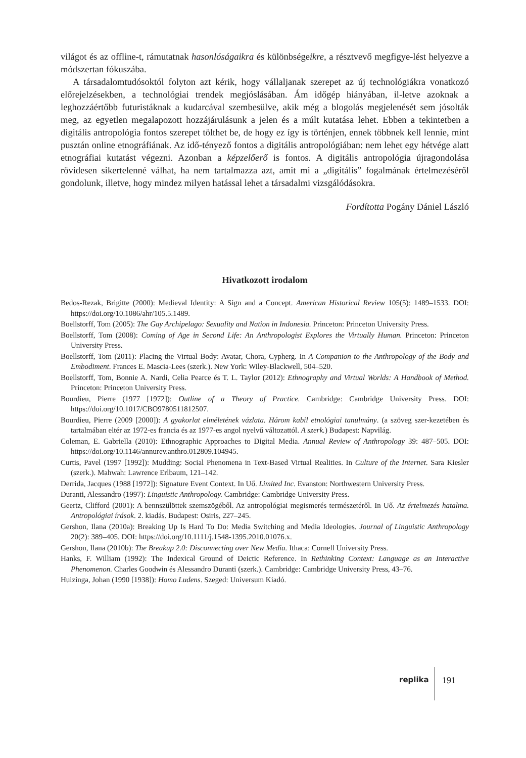világot és az offline-t, rámutatnak hasonlóságaikra és különbségeikre, a résztvevő megfigye-lést helyezve a módszertan fókuszába.
A társadalomtudósoktól folyton azt kérik, hogy vállaljanak szerepet az új technológiákra vonatkozó előrejelzésekben, a technológiai trendek megjóslásában. Ám időgép hiányában, il-letve azoknak a leghozzáértőbb futuristáknak a kudarcával szembesülve, akik még a blogolás megjelenését sem jósolták meg, az egyetlen megalapozott hozzájárulásunk a jelen és a múlt kutatása lehet. Ebben a tekintetben a digitális antropológia fontos szerepet tölthet be, de hogy ez így is történjen, ennek többnek kell lennie, mint pusztán online etnográfiának. Az idő-tényező fontos a digitális antropológiában: nem lehet egy hétvége alatt etnográfiai kutatást végezni. Azonban a képzelőerő is fontos. A digitális antropológia újragondolása rövidesen sikertelenné válhat, ha nem tartalmazza azt, amit mi a „digitális” fogalmának értelmezéséről gondolunk, illetve, hogy mindez milyen hatással lehet a társadalmi vizsgálódásokra.
Fordította Pogány Dániel László
Hivatkozott irodalom
Bedos-Rezak, Brigitte (2000): Medieval Identity: A Sign and a Concept. American Historical Review 105(5): 1489–1533. DOI: https://doi.org/10.1086/ahr/105.5.1489.
Boellstorff, Tom (2005): The Gay Archipelago: Sexuality and Nation in Indonesia. Princeton: Princeton University Press.
Boellstorff, Tom (2008): Coming of Age in Second Life: An Anthropologist Explores the Virtually Human. Princeton: Princeton University Press.
Boellstorff, Tom (2011): Placing the Virtual Body: Avatar, Chora, Cypherg. In A Companion to the Anthropology of the Body and Embodiment. Frances E. Mascia-Lees (szerk.). New York: Wiley-Blackwell, 504–520.
Boellstorff, Tom, Bonnie A. Nardi, Celia Pearce és T. L. Taylor (2012): Ethnography and Virtual Worlds: A Handbook of Method. Princeton: Princeton University Press.
Bourdieu, Pierre (1977 [1972]): Outline of a Theory of Practice. Cambridge: Cambridge University Press. DOI: https://doi.org/10.1017/CBO9780511812507.
Bourdieu, Pierre (2009 [2000]): A gyakorlat elméletének vázlata. Három kabil etnológiai tanulmány. (a szöveg szer-kezetében és tartalmában eltér az 1972-es francia és az 1977-es angol nyelvű változattól. A szerk.) Budapest: Napvilág.
Coleman, E. Gabriella (2010): Ethnographic Approaches to Digital Media. Annual Review of Anthropology 39: 487–505. DOI: https://doi.org/10.1146/annurev.anthro.012809.104945.
Curtis, Pavel (1997 [1992]): Mudding: Social Phenomena in Text-Based Virtual Realities. In Culture of the Internet. Sara Kiesler (szerk.). Mahwah: Lawrence Erlbaum, 121–142.
Derrida, Jacques (1988 [1972]): Signature Event Context. In Uő. Limited Inc. Evanston: Northwestern University Press.
Duranti, Alessandro (1997): Linguistic Anthropology. Cambridge: Cambridge University Press.
Geertz, Clifford (2001): A bennszülöttek szemszögéből. Az antropológiai megismerés természetéről. In Uő. Az értelmezés hatalma. Antropológiai írások. 2. kiadás. Budapest: Osiris, 227–245.
Gershon, Ilana (2010a): Breaking Up Is Hard To Do: Media Switching and Media Ideologies. Journal of Linguistic Anthropology 20(2): 389–405. DOI: https://doi.org/10.1111/j.1548-1395.2010.01076.x.
Gershon, Ilana (2010b): The Breakup 2.0: Disconnecting over New Media. Ithaca: Cornell University Press.
Hanks, F. William (1992): The Indexical Ground of Deictic Reference. In Rethinking Context: Language as an Interactive Phenomenon. Charles Goodwin és Alessandro Duranti (szerk.). Cambridge: Cambridge University Press, 43–76.
Huizinga, Johan (1990 [1938]): Homo Ludens. Szeged: Universum Kiadó.
replika 191